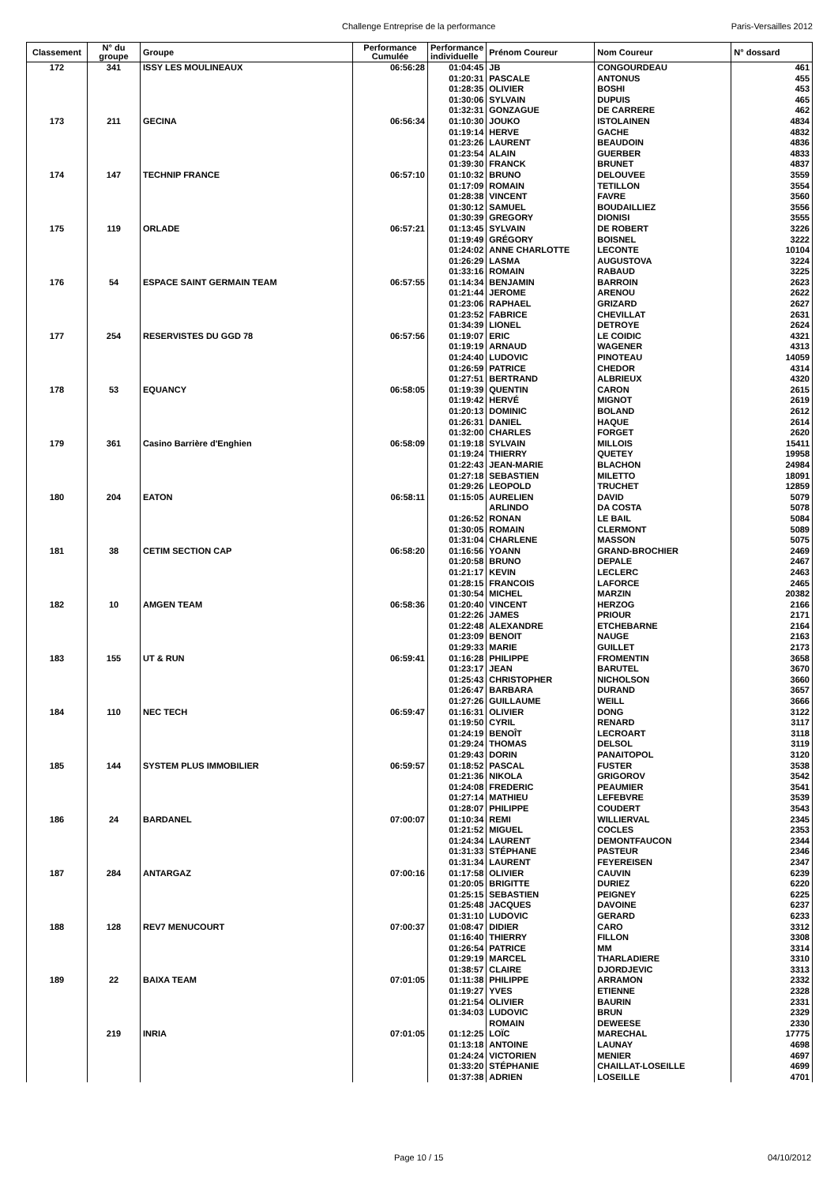Challenge Entreprise de la performance Paris-Versailles 2012
| Classement | N° du groupe | Groupe | Performance Cumulée | Performance individuelle | Prénom Coureur | Nom Coureur | N° dossard |
| --- | --- | --- | --- | --- | --- | --- | --- |
| 172 | 341 | ISSY LES MOULINEAUX | 06:56:28 | 01:04:45 | JB | CONGOURDEAU | 461 |
| | | | | 01:20:31 | PASCALE | ANTONUS | 455 |
| | | | | 01:28:35 | OLIVIER | BOSHI | 453 |
| | | | | 01:30:06 | SYLVAIN | DUPUIS | 465 |
| | | | | 01:32:31 | GONZAGUE | DE CARRERE | 462 |
| 173 | 211 | GECINA | 06:56:34 | 01:10:30 | JOUKO | ISTOLAINEN | 4834 |
| | | | | 01:19:14 | HERVE | GACHE | 4832 |
| | | | | 01:23:26 | LAURENT | BEAUDOIN | 4836 |
| | | | | 01:23:54 | ALAIN | GUERBER | 4833 |
| | | | | 01:39:30 | FRANCK | BRUNET | 4837 |
| 174 | 147 | TECHNIP FRANCE | 06:57:10 | 01:10:32 | BRUNO | DELOUVEE | 3559 |
| | | | | 01:17:09 | ROMAIN | TETILLON | 3554 |
| | | | | 01:28:38 | VINCENT | FAVRE | 3560 |
| | | | | 01:30:12 | SAMUEL | BOUDAILLIEZ | 3556 |
| | | | | 01:30:39 | GREGORY | DIONISI | 3555 |
| 175 | 119 | ORLADE | 06:57:21 | 01:13:45 | SYLVAIN | DE ROBERT | 3226 |
| | | | | 01:19:49 | GRÉGORY | BOISNEL | 3222 |
| | | | | 01:24:02 | ANNE CHARLOTTE | LECONTE | 10104 |
| | | | | 01:26:29 | LASMA | AUGUSTOVA | 3224 |
| | | | | 01:33:16 | ROMAIN | RABAUD | 3225 |
| 176 | 54 | ESPACE SAINT GERMAIN TEAM | 06:57:55 | 01:14:34 | BENJAMIN | BARROIN | 2623 |
| | | | | 01:21:44 | JEROME | ARENOU | 2622 |
| | | | | 01:23:06 | RAPHAEL | GRIZARD | 2627 |
| | | | | 01:23:52 | FABRICE | CHEVILLAT | 2631 |
| | | | | 01:34:39 | LIONEL | DETROYE | 2624 |
| 177 | 254 | RESERVISTES DU GGD 78 | 06:57:56 | 01:19:07 | ERIC | LE COIDIC | 4321 |
| | | | | 01:19:19 | ARNAUD | WAGENER | 4313 |
| | | | | 01:24:40 | LUDOVIC | PINOTEAU | 14059 |
| | | | | 01:26:59 | PATRICE | CHEDOR | 4314 |
| | | | | 01:27:51 | BERTRAND | ALBRIEUX | 4320 |
| 178 | 53 | EQUANCY | 06:58:05 | 01:19:39 | QUENTIN | CARON | 2615 |
| | | | | 01:19:42 | HERVÉ | MIGNOT | 2619 |
| | | | | 01:20:13 | DOMINIC | BOLAND | 2612 |
| | | | | 01:26:31 | DANIEL | HAQUE | 2614 |
| | | | | 01:32:00 | CHARLES | FORGET | 2620 |
| 179 | 361 | Casino Barrière d'Enghien | 06:58:09 | 01:19:18 | SYLVAIN | MILLOIS | 15411 |
| | | | | 01:19:24 | THIERRY | QUETEY | 19958 |
| | | | | 01:22:43 | JEAN-MARIE | BLACHON | 24984 |
| | | | | 01:27:18 | SEBASTIEN | MILETTO | 18091 |
| | | | | 01:29:26 | LEOPOLD | TRUCHET | 12859 |
| 180 | 204 | EATON | 06:58:11 | 01:15:05 | AURELIEN | DAVID | 5079 |
| | | | | | ARLINDO | DA COSTA | 5078 |
| | | | | 01:26:52 | RONAN | LE BAIL | 5084 |
| | | | | 01:30:05 | ROMAIN | CLERMONT | 5089 |
| | | | | 01:31:04 | CHARLENE | MASSON | 5075 |
| 181 | 38 | CETIM SECTION CAP | 06:58:20 | 01:16:56 | YOANN | GRAND-BROCHIER | 2469 |
| | | | | 01:20:58 | BRUNO | DEPALE | 2467 |
| | | | | 01:21:17 | KEVIN | LECLERC | 2463 |
| | | | | 01:28:15 | FRANCOIS | LAFORCE | 2465 |
| | | | | 01:30:54 | MICHEL | MARZIN | 20382 |
| 182 | 10 | AMGEN TEAM | 06:58:36 | 01:20:40 | VINCENT | HERZOG | 2166 |
| | | | | 01:22:26 | JAMES | PRIOUR | 2171 |
| | | | | 01:22:48 | ALEXANDRE | ETCHEBARNE | 2164 |
| | | | | 01:23:09 | BENOIT | NAUGE | 2163 |
| | | | | 01:29:33 | MARIE | GUILLET | 2173 |
| 183 | 155 | UT & RUN | 06:59:41 | 01:16:28 | PHILIPPE | FROMENTIN | 3658 |
| | | | | 01:23:17 | JEAN | BARUTEL | 3670 |
| | | | | 01:25:43 | CHRISTOPHER | NICHOLSON | 3660 |
| | | | | 01:26:47 | BARBARA | DURAND | 3657 |
| | | | | 01:27:26 | GUILLAUME | WEILL | 3666 |
| 184 | 110 | NEC TECH | 06:59:47 | 01:16:31 | OLIVIER | DONG | 3122 |
| | | | | 01:19:50 | CYRIL | RENARD | 3117 |
| | | | | 01:24:19 | BENOÎT | LECROART | 3118 |
| | | | | 01:29:24 | THOMAS | DELSOL | 3119 |
| | | | | 01:29:43 | DORIN | PANAITOPOL | 3120 |
| 185 | 144 | SYSTEM PLUS IMMOBILIER | 06:59:57 | 01:18:52 | PASCAL | FUSTER | 3538 |
| | | | | 01:21:36 | NIKOLA | GRIGOROV | 3542 |
| | | | | 01:24:08 | FREDERIC | PEAUMIER | 3541 |
| | | | | 01:27:14 | MATHIEU | LEFEBVRE | 3539 |
| | | | | 01:28:07 | PHILIPPE | COUDERT | 3543 |
| 186 | 24 | BARDANEL | 07:00:07 | 01:10:34 | REMI | WILLIERVAL | 2345 |
| | | | | 01:21:52 | MIGUEL | COCLES | 2353 |
| | | | | 01:24:34 | LAURENT | DEMONTFAUCON | 2344 |
| | | | | 01:31:33 | STÉPHANE | PASTEUR | 2346 |
| | | | | 01:31:34 | LAURENT | FEYEREISEN | 2347 |
| 187 | 284 | ANTARGAZ | 07:00:16 | 01:17:58 | OLIVIER | CAUVIN | 6239 |
| | | | | 01:20:05 | BRIGITTE | DURIEZ | 6220 |
| | | | | 01:25:15 | SEBASTIEN | PEIGNEY | 6225 |
| | | | | 01:25:48 | JACQUES | DAVOINE | 6237 |
| | | | | 01:31:10 | LUDOVIC | GERARD | 6233 |
| 188 | 128 | REV7 MENUCOURT | 07:00:37 | 01:08:47 | DIDIER | CARO | 3312 |
| | | | | 01:16:40 | THIERRY | FILLON | 3308 |
| | | | | 01:26:54 | PATRICE | MM | 3314 |
| | | | | 01:29:19 | MARCEL | THARLADIERE | 3310 |
| | | | | 01:38:57 | CLAIRE | DJORDJEVIC | 3313 |
| 189 | 22 | BAIXA TEAM | 07:01:05 | 01:11:38 | PHILIPPE | ARRAMON | 2332 |
| | | | | 01:19:27 | YVES | ETIENNE | 2328 |
| | | | | 01:21:54 | OLIVIER | BAURIN | 2331 |
| | | | | 01:34:03 | LUDOVIC | BRUN | 2329 |
| | | | | | ROMAIN | DEWEESE | 2330 |
| | 219 | INRIA | 07:01:05 | 01:12:25 | LOÏC | MARECHAL | 17775 |
| | | | | 01:13:18 | ANTOINE | LAUNAY | 4698 |
| | | | | 01:24:24 | VICTORIEN | MENIER | 4697 |
| | | | | 01:33:20 | STÉPHANIE | CHAILLAT-LOSEILLE | 4699 |
| | | | | 01:37:38 | ADRIEN | LOSEILLE | 4701 |
Page 10 / 15 04/10/2012